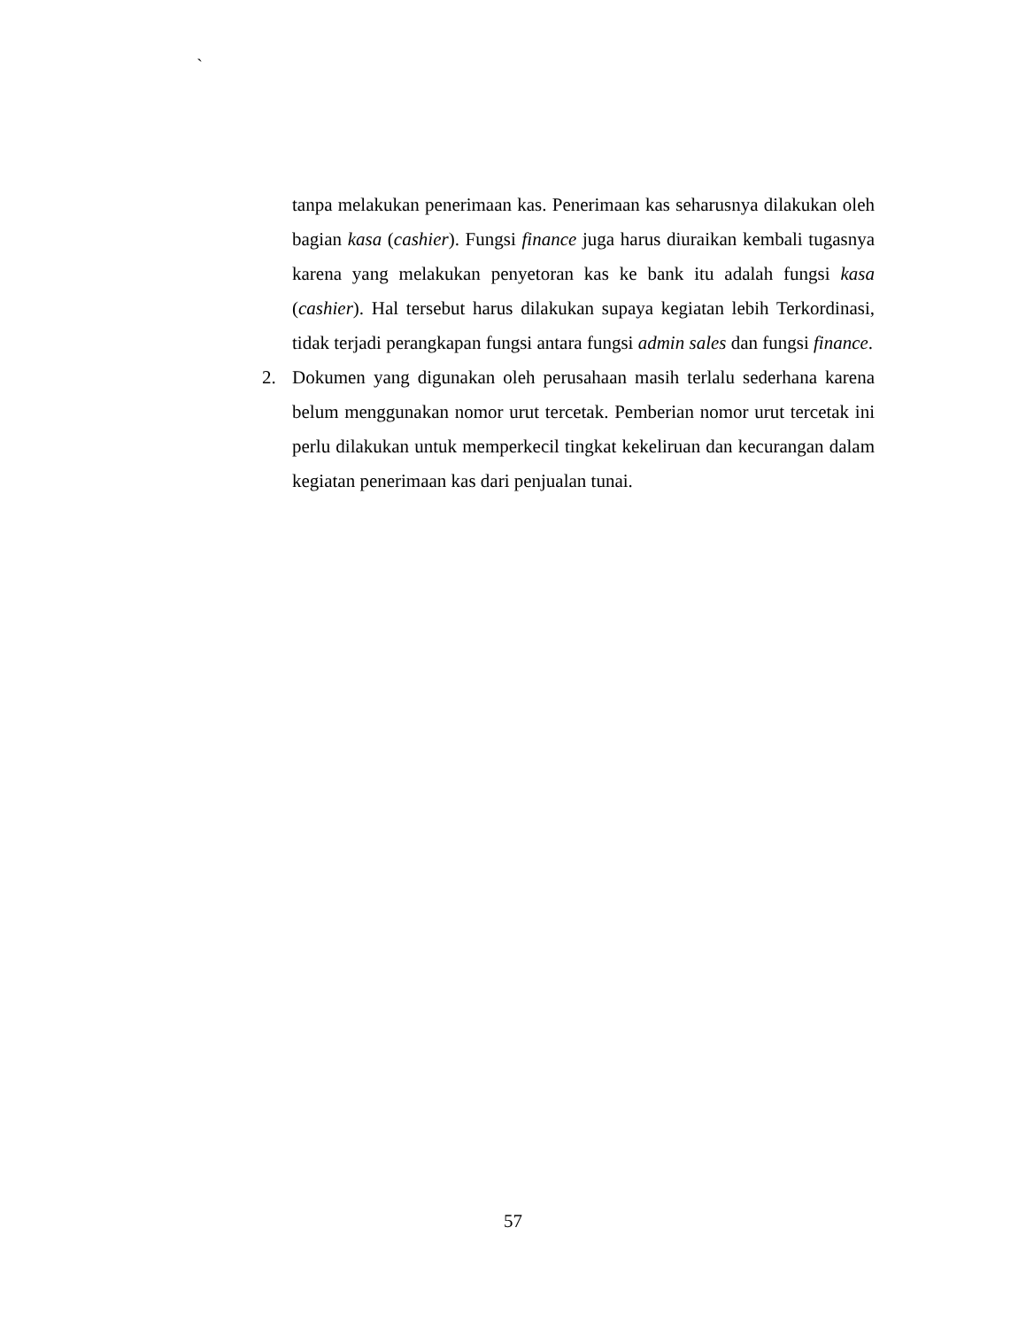`
tanpa melakukan penerimaan kas. Penerimaan kas seharusnya dilakukan oleh bagian kasa (cashier). Fungsi finance juga harus diuraikan kembali tugasnya karena yang melakukan penyetoran kas ke bank itu adalah fungsi kasa (cashier). Hal tersebut harus dilakukan supaya kegiatan lebih Terkordinasi, tidak terjadi perangkapan fungsi antara fungsi admin sales dan fungsi finance.
2. Dokumen yang digunakan oleh perusahaan masih terlalu sederhana karena belum menggunakan nomor urut tercetak. Pemberian nomor urut tercetak ini perlu dilakukan untuk memperkecil tingkat kekeliruan dan kecurangan dalam kegiatan penerimaan kas dari penjualan tunai.
57